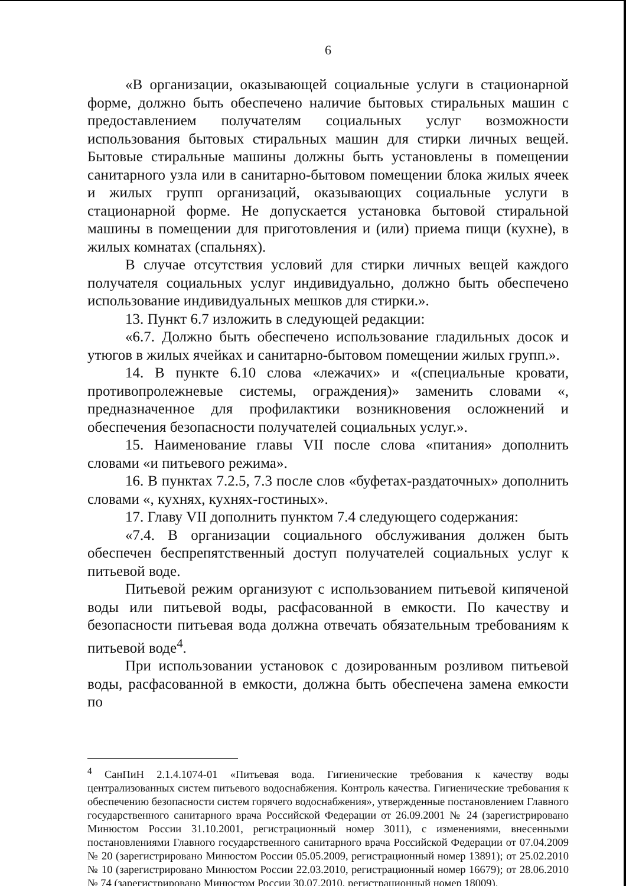6
«В организации, оказывающей социальные услуги в стационарной форме, должно быть обеспечено наличие бытовых стиральных машин с предоставлением получателям социальных услуг возможности использования бытовых стиральных машин для стирки личных вещей. Бытовые стиральные машины должны быть установлены в помещении санитарного узла или в санитарно-бытовом помещении блока жилых ячеек и жилых групп организаций, оказывающих социальные услуги в стационарной форме. Не допускается установка бытовой стиральной машины в помещении для приготовления и (или) приема пищи (кухне), в жилых комнатах (спальнях).
В случае отсутствия условий для стирки личных вещей каждого получателя социальных услуг индивидуально, должно быть обеспечено использование индивидуальных мешков для стирки.».
13. Пункт 6.7 изложить в следующей редакции:
«6.7. Должно быть обеспечено использование гладильных досок и утюгов в жилых ячейках и санитарно-бытовом помещении жилых групп.».
14. В пункте 6.10 слова «лежачих» и «(специальные кровати, противопролежневые системы, ограждения)» заменить словами «, предназначенное для профилактики возникновения осложнений и обеспечения безопасности получателей социальных услуг.».
15. Наименование главы VII после слова «питания» дополнить словами «и питьевого режима».
16. В пунктах 7.2.5, 7.3 после слов «буфетах-раздаточных» дополнить словами «, кухнях, кухнях-гостиных».
17. Главу VII дополнить пунктом 7.4 следующего содержания:
«7.4. В организации социального обслуживания должен быть обеспечен беспрепятственный доступ получателей социальных услуг к питьевой воде.
Питьевой режим организуют с использованием питьевой кипяченой воды или питьевой воды, расфасованной в емкости. По качеству и безопасности питьевая вода должна отвечать обязательным требованиям к питьевой воде<sup>4</sup>.
При использовании установок с дозированным розливом питьевой воды, расфасованной в емкости, должна быть обеспечена замена емкости по
<sup>4</sup> СанПиН 2.1.4.1074-01 «Питьевая вода. Гигиенические требования к качеству воды централизованных систем питьевого водоснабжения. Контроль качества. Гигиенические требования к обеспечению безопасности систем горячего водоснабжения», утвержденные постановлением Главного государственного санитарного врача Российской Федерации от 26.09.2001 № 24 (зарегистрировано Минюстом России 31.10.2001, регистрационный номер 3011), с изменениями, внесенными постановлениями Главного государственного санитарного врача Российской Федерации от 07.04.2009 № 20 (зарегистрировано Минюстом России 05.05.2009, регистрационный номер 13891); от 25.02.2010 № 10 (зарегистрировано Минюстом России 22.03.2010, регистрационный номер 16679); от 28.06.2010 № 74 (зарегистрировано Минюстом России 30.07.2010, регистрационный номер 18009).